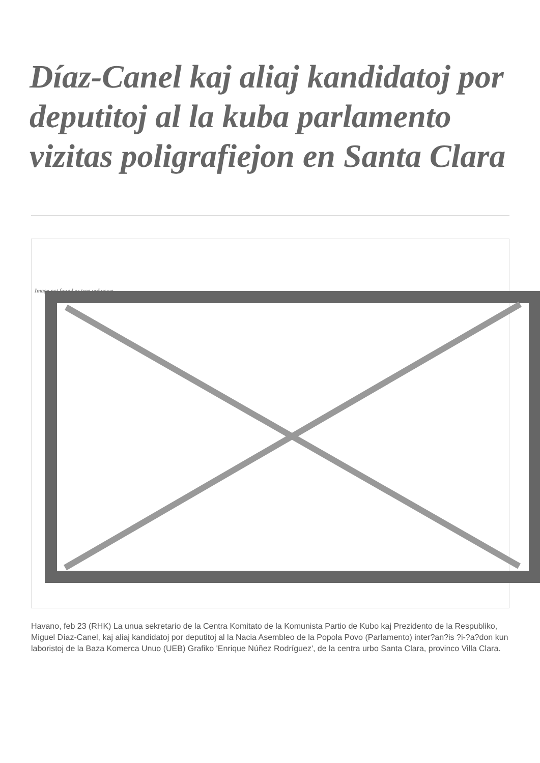Díaz-Canel kaj aliaj kandidatoj por deputitoj al la kuba parlamento vizitas poligrafiejon en Santa Clara
Image not found or type unknown
Havano, feb 23 (RHK) La unua sekretario de la Centra Komitato de la Komunista Partio de Kubo kaj Prezidento de la Respubliko, Miguel Díaz-Canel, kaj aliaj kandidatoj por deputitoj al la Nacia Asembleo de la Popola Povo (Parlamento) inter?an?is ?i-?a?don kun laboristoj de la Baza Komerca Unuo (UEB) Grafiko 'Enrique Núñez Rodríguez', de la centra urbo Santa Clara, provinco Villa Clara.